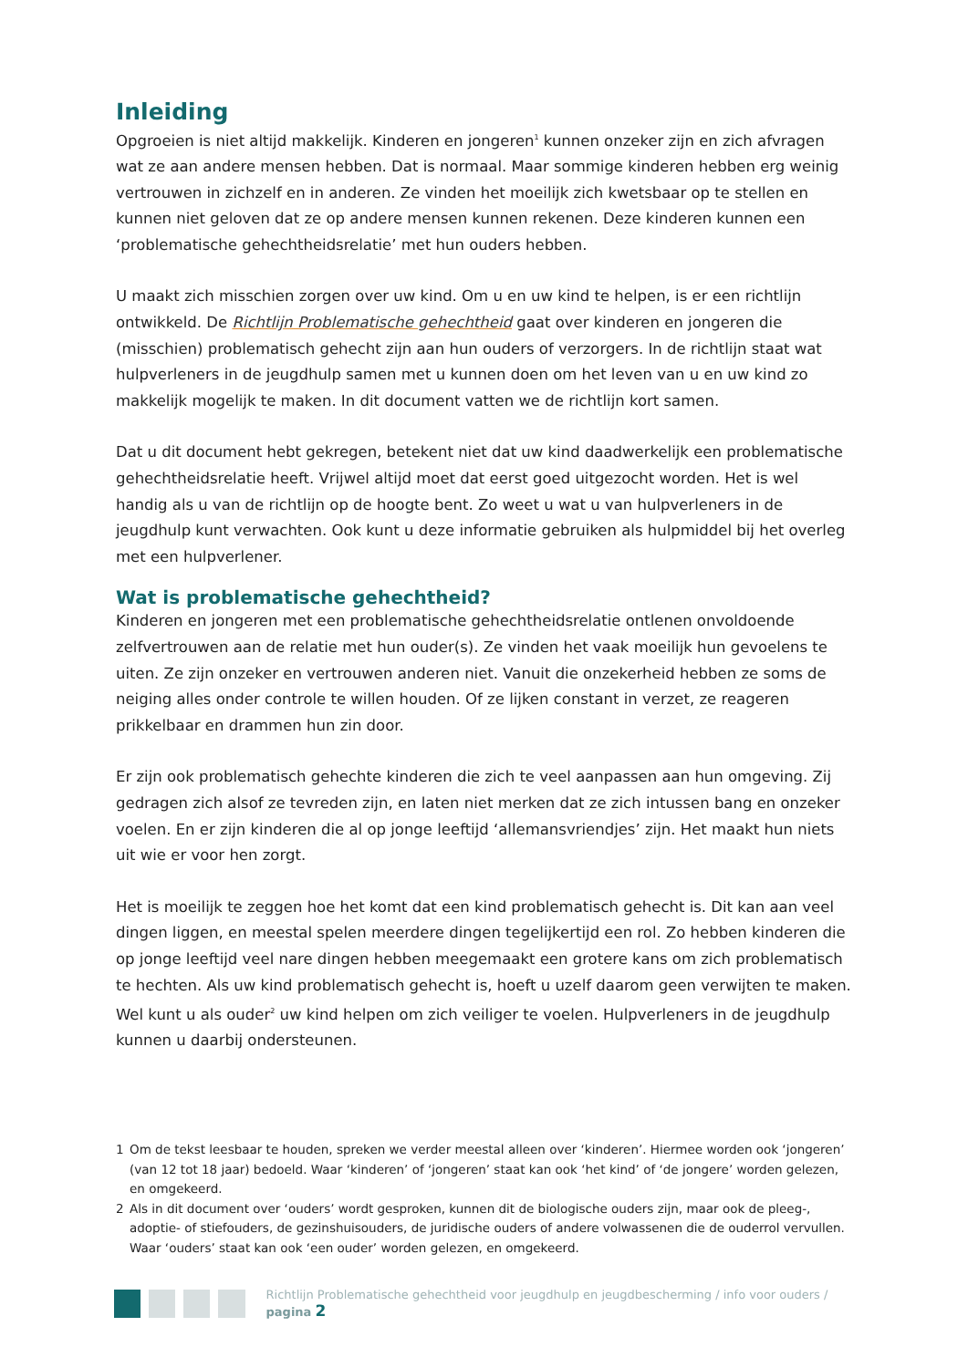Inleiding
Opgroeien is niet altijd makkelijk. Kinderen en jongeren<sup>1</sup> kunnen onzeker zijn en zich afvragen wat ze aan andere mensen hebben. Dat is normaal. Maar sommige kinderen hebben erg weinig vertrouwen in zichzelf en in anderen. Ze vinden het moeilijk zich kwetsbaar op te stellen en kunnen niet geloven dat ze op andere mensen kunnen rekenen. Deze kinderen kunnen een ‘problematische gehechtheidsrelatie’ met hun ouders hebben.
U maakt zich misschien zorgen over uw kind. Om u en uw kind te helpen, is er een richtlijn ontwikkeld. De Richtlijn Problematische gehechtheid gaat over kinderen en jongeren die (misschien) problematisch gehecht zijn aan hun ouders of verzorgers. In de richtlijn staat wat hulpverleners in de jeugdhulp samen met u kunnen doen om het leven van u en uw kind zo makkelijk mogelijk te maken. In dit document vatten we de richtlijn kort samen.
Dat u dit document hebt gekregen, betekent niet dat uw kind daadwerkelijk een problematische gehechtheidsrelatie heeft. Vrijwel altijd moet dat eerst goed uitgezocht worden. Het is wel handig als u van de richtlijn op de hoogte bent. Zo weet u wat u van hulpverleners in de jeugdhulp kunt verwachten. Ook kunt u deze informatie gebruiken als hulpmiddel bij het overleg met een hulpverlener.
Wat is problematische gehechtheid?
Kinderen en jongeren met een problematische gehechtheidsrelatie ontlenen onvoldoende zelfvertrouwen aan de relatie met hun ouder(s). Ze vinden het vaak moeilijk hun gevoelens te uiten. Ze zijn onzeker en vertrouwen anderen niet. Vanuit die onzekerheid hebben ze soms de neiging alles onder controle te willen houden. Of ze lijken constant in verzet, ze reageren prikkelbaar en drammen hun zin door.
Er zijn ook problematisch gehechte kinderen die zich te veel aanpassen aan hun omgeving. Zij gedragen zich alsof ze tevreden zijn, en laten niet merken dat ze zich intussen bang en onzeker voelen. En er zijn kinderen die al op jonge leeftijd ‘allemansvriendjes’ zijn. Het maakt hun niets uit wie er voor hen zorgt.
Het is moeilijk te zeggen hoe het komt dat een kind problematisch gehecht is. Dit kan aan veel dingen liggen, en meestal spelen meerdere dingen tegelijkertijd een rol. Zo hebben kinderen die op jonge leeftijd veel nare dingen hebben meegemaakt een grotere kans om zich problematisch te hechten. Als uw kind problematisch gehecht is, hoeft u uzelf daarom geen verwijten te maken. Wel kunt u als ouder<sup>2</sup> uw kind helpen om zich veiliger te voelen. Hulpverleners in de jeugdhulp kunnen u daarbij ondersteunen.
1 Om de tekst leesbaar te houden, spreken we verder meestal alleen over ‘kinderen’. Hiermee worden ook ‘jongeren’ (van 12 tot 18 jaar) bedoeld. Waar ‘kinderen’ of ‘jongeren’ staat kan ook ‘het kind’ of ‘de jongere’ worden gelezen, en omgekeerd.
2 Als in dit document over ‘ouders’ wordt gesproken, kunnen dit de biologische ouders zijn, maar ook de pleeg-, adoptie- of stiefouders, de gezinshuisouders, de juridische ouders of andere volwassenen die de ouderrol vervullen. Waar ‘ouders’ staat kan ook ‘een ouder’ worden gelezen, en omgekeerd.
Richtlijn Problematische gehechtheid voor jeugdhulp en jeugdbescherming / info voor ouders / pagina 2